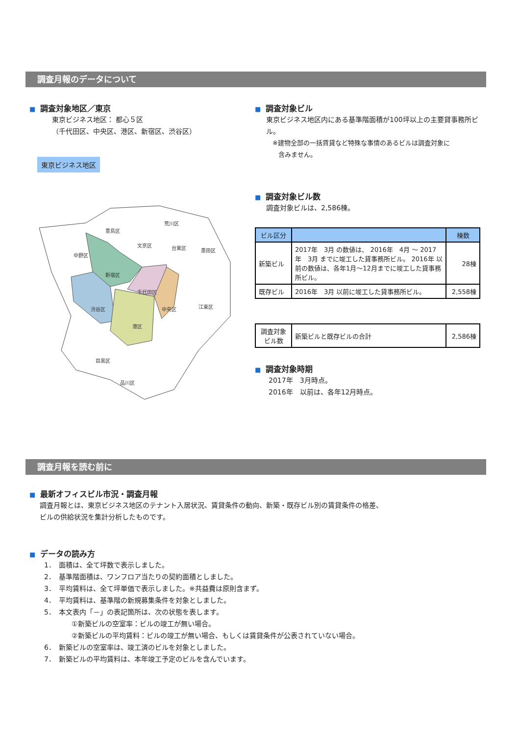調査月報のデータについて
■ 調査対象地区／東京
東京ビジネス地区： 都心５区
（千代田区、中央区、港区、新宿区、渋谷区）
東京ビジネス地区
豊島区
荒川区
文京区
台東区
墨田区
中野区
新宿区
千代田区
渋谷区
中央区
江東区
港区
目黒区
品川区
■ 調査対象ビル
東京ビジネス地区内にある基準階面積が100坪以上の主要貸事務所ビル。
※建物全部の一括賃貸など特殊な事情のあるビルは調査対象に
含みません。
■ 調査対象ビル数
調査対象ビルは、2,586棟。
| ビル区分 | | 棟数 |
| --- | --- | --- |
| 新築ビル | 2017年 3月 の数値は、 2016年 4月 ～ 2017年 3月 までに竣工した貸事務所ビル。 2016年 以前の数値は、各年1月～12月までに竣工した貸事務所ビル。 | 28棟 |
| 既存ビル | 2016年 3月 以前に竣工した貸事務所ビル。 | 2,558棟 |
| 調査対象 ビル数 | 新築ビルと既存ビルの合計 | 2,586棟 |
■ 調査対象時期
2017年　3月時点。
2016年　以前は、各年12月時点。
調査月報を読む前に
■ 最新オフィスビル市況・調査月報
調査月報とは、東京ビジネス地区のテナント入居状況、賃貸条件の動向、新築・既存ビル別の賃貸条件の格差、
ビルの供給状況を集計分析したものです。
■ データの読み方
1．　面積は、全て坪数で表示しました。
2．　基準階面積は、ワンフロア当たりの契約面積としました。
3．　平均賃料は、全て坪単価で表示しました。※共益費は原則含まず。
4．　平均賃料は、基準階の新規募集条件を対象としました。
5．　本文表内「－」の表記箇所は、次の状態を表します。
　　　　①新築ビルの空室率：ビルの竣工が無い場合。
　　　　②新築ビルの平均賃料：ビルの竣工が無い場合、もしくは賃貸条件が公表されていない場合。
6．　新築ビルの空室率は、竣工済のビルを対象としました。
7．　新築ビルの平均賃料は、本年竣工予定のビルを含んでいます。